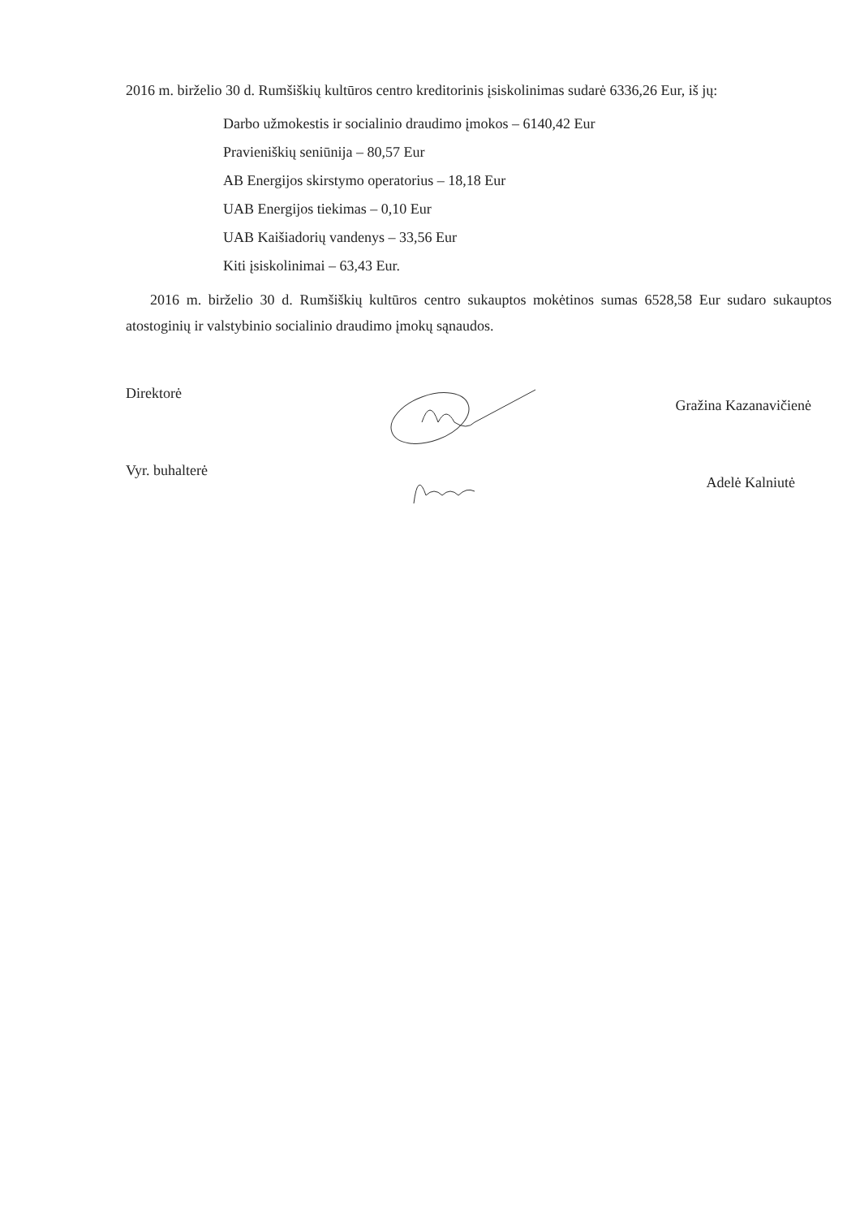2016 m. birželio 30 d. Rumšiškių kultūros centro kreditorinis įsiskolinimas sudarė 6336,26 Eur, iš jų:
Darbo užmokestis ir socialinio draudimo įmokos – 6140,42 Eur
Pravieniškių seniūnija – 80,57 Eur
AB Energijos skirstymo operatorius – 18,18 Eur
UAB Energijos tiekimas – 0,10 Eur
UAB Kaišiadorių vandenys – 33,56 Eur
Kiti įsiskolinimai – 63,43 Eur.
2016 m. birželio 30 d. Rumšiškių kultūros centro sukauptos mokėtinos sumas 6528,58 Eur sudaro sukauptos atostoginių ir valstybinio socialinio draudimo įmokų sąnaudos.
Direktorė Gražina Kazanavičienė
Vyr. buhalterė Adelė Kalniutė